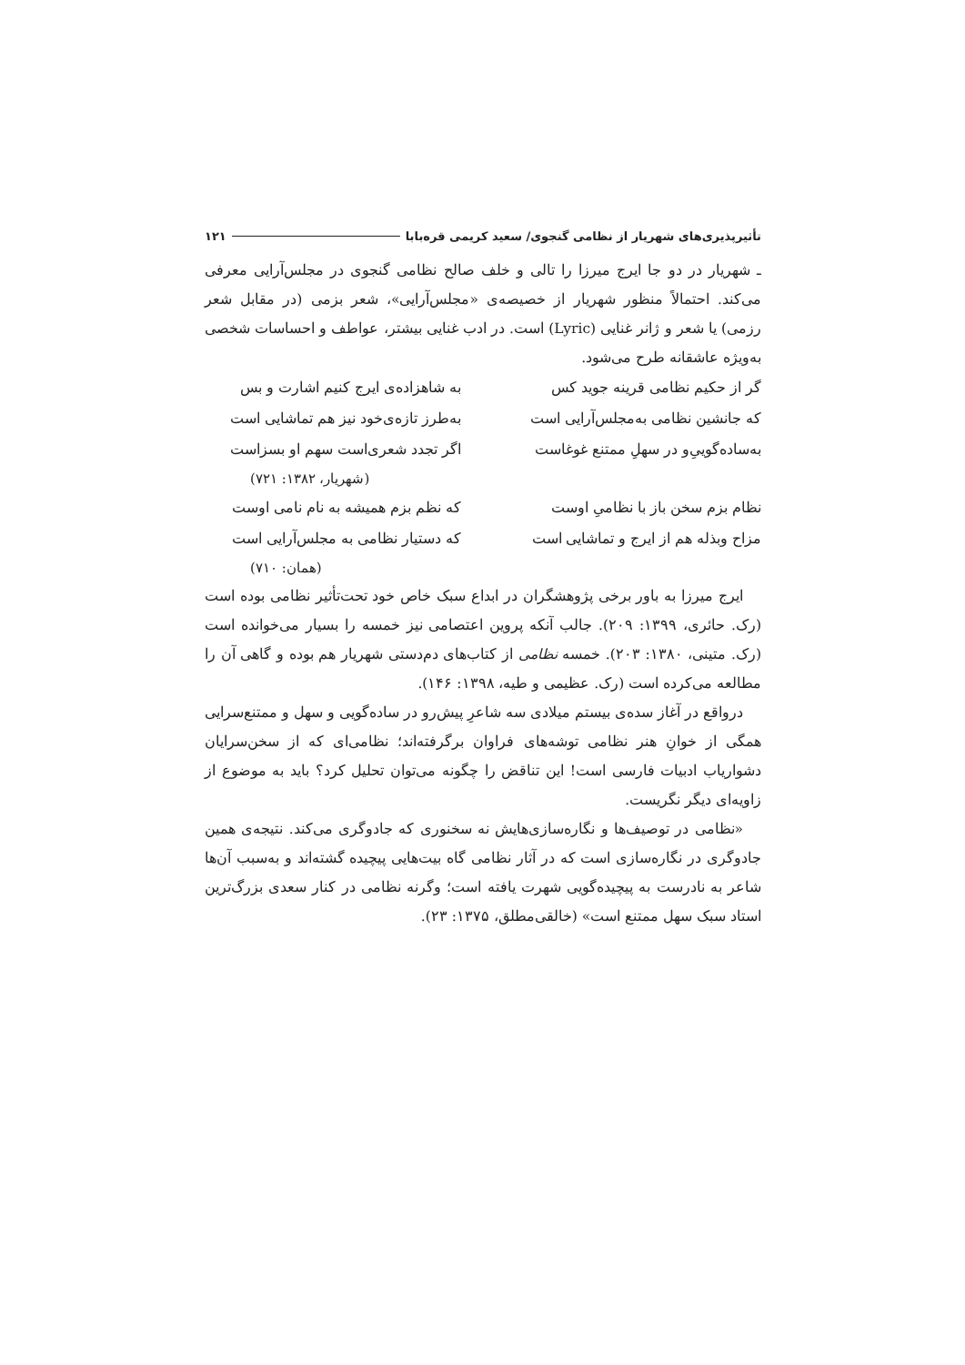تأثیرپذیری‌های شهریار از نظامی گنجوی/ سعید کریمی قره‌بابا ۱۲۱
ـ شهریار در دو جا ایرج میرزا را تالی و خلف صالح نظامی گنجوی در مجلس‌آرایی معرفی می‌کند. احتمالاً منظور شهریار از خصیصه‌ی «مجلس‌آرایی»، شعر بزمی (در مقابل شعر رزمی) یا شعر و ژانر غنایی (Lyric) است. در ادب غنایی بیشتر، عواطف و احساسات شخصی به‌ویژه عاشقانه طرح می‌شود.
گر از حکیم نظامی قرینه جوید کس به شاهزاده‌ی ایرج کنیم اشارت و بس
که جانشین نظامی به‌مجلس‌آرایی است به‌طرز تازه‌ی‌خود نیز هم تماشایی است
به‌ساده‌گوییِ‌و در سهلِ ممتنع غوغاست اگر تجدد شعری‌است سهم او بسزاست
(شهریار، ۱۳۸۲: ۷۲۱)
نظام بزم سخن باز با نظامیِ اوست که نظم بزم همیشه به نام نامی اوست
مزاح وبذله هم از ایرج و تماشایی است که دستیار نظامی به مجلس‌آرایی است
(همان: ۷۱۰)
ایرج میرزا به باور برخی پژوهشگران در ابداع سبک خاص خود تحت‌تأثیر نظامی بوده است (رک. حائری، ۱۳۹۹: ۲۰۹). جالب آنکه پروین اعتصامی نیز خمسه را بسیار می‌خوانده است (رک. متینی، ۱۳۸۰: ۲۰۳). خمسه نظامی از کتاب‌های دم‌دستی شهریار هم بوده و گاهی آن را مطالعه می‌کرده است (رک. عظیمی و طیه، ۱۳۹۸: ۱۴۶).
درواقع در آغاز سده‌ی بیستم میلادی سه شاعرِ پیش‌رو در ساده‌گویی و سهل و ممتنع‌سرایی همگی از خوانِ هنر نظامی توشه‌های فراوان برگرفته‌اند؛ نظامی‌ای که از سخن‌سرایان دشواریاب ادبیات فارسی است! این تناقض را چگونه می‌توان تحلیل کرد؟ باید به موضوع از زاویه‌ای دیگر نگریست.
«نظامی در توصیف‌ها و نگاره‌سازی‌هایش نه سخنوری که جادوگری می‌کند. نتیجه‌ی همین جادوگری در نگاره‌سازی است که در آثار نظامی گاه بیت‌هایی پیچیده گشته‌اند و به‌سبب آن‌ها شاعر به نادرست به پیچیده‌گویی شهرت یافته است؛ وگرنه نظامی در کنار سعدی بزرگ‌ترین استاد سبک سهل ممتنع است» (خالقی‌مطلق، ۱۳۷۵: ۲۳).